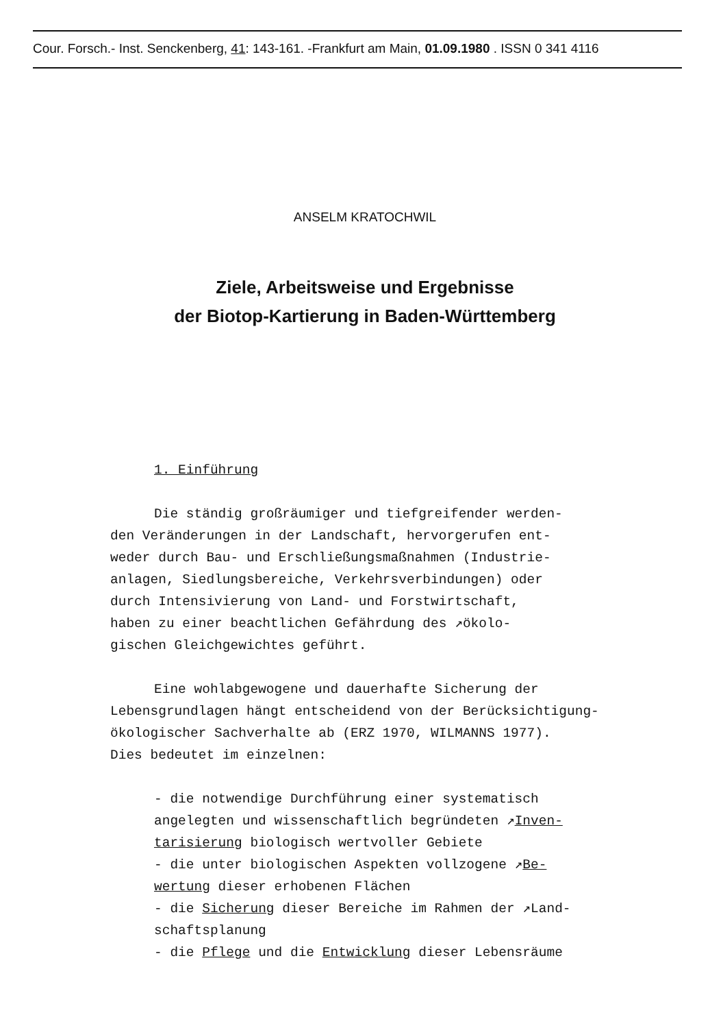Cour. Forsch.- Inst. Senckenberg, 41: 143-161. -Frankfurt am Main, 01.09.1980 . ISSN 0 341 4116
ANSELM KRATOCHWIL
Ziele, Arbeitsweise und Ergebnisse
der Biotop-Kartierung in Baden-Württemberg
1. Einführung
Die ständig großräumiger und tiefgreifender werden-
den Veränderungen in der Landschaft, hervorgerufen ent-
weder durch Bau- und Erschließungsmaßnahmen (Industrie-
anlagen, Siedlungsbereiche, Verkehrsverbindungen) oder
durch Intensivierung von Land- und Forstwirtschaft,
haben zu einer beachtlichen Gefährdung des ↗ökolo-
gischen Gleichgewichtes geführt.
Eine wohlabgewogene und dauerhafte Sicherung der
Lebensgrundlagen hängt entscheidend von der Berücksichtigung-
ökologischer Sachverhalte ab (ERZ 1970, WILMANNS 1977).
Dies bedeutet im einzelnen:
- die notwendige Durchführung einer systematisch
angelegten und wissenschaftlich begründeten ↗Inven-
tarisierung biologisch wertvoller Gebiete
- die unter biologischen Aspekten vollzogene ↗Be-
wertung dieser erhobenen Flächen
- die Sicherung dieser Bereiche im Rahmen der ↗Land-
schaftsplanung
- die Pflege und die Entwicklung dieser Lebensräume